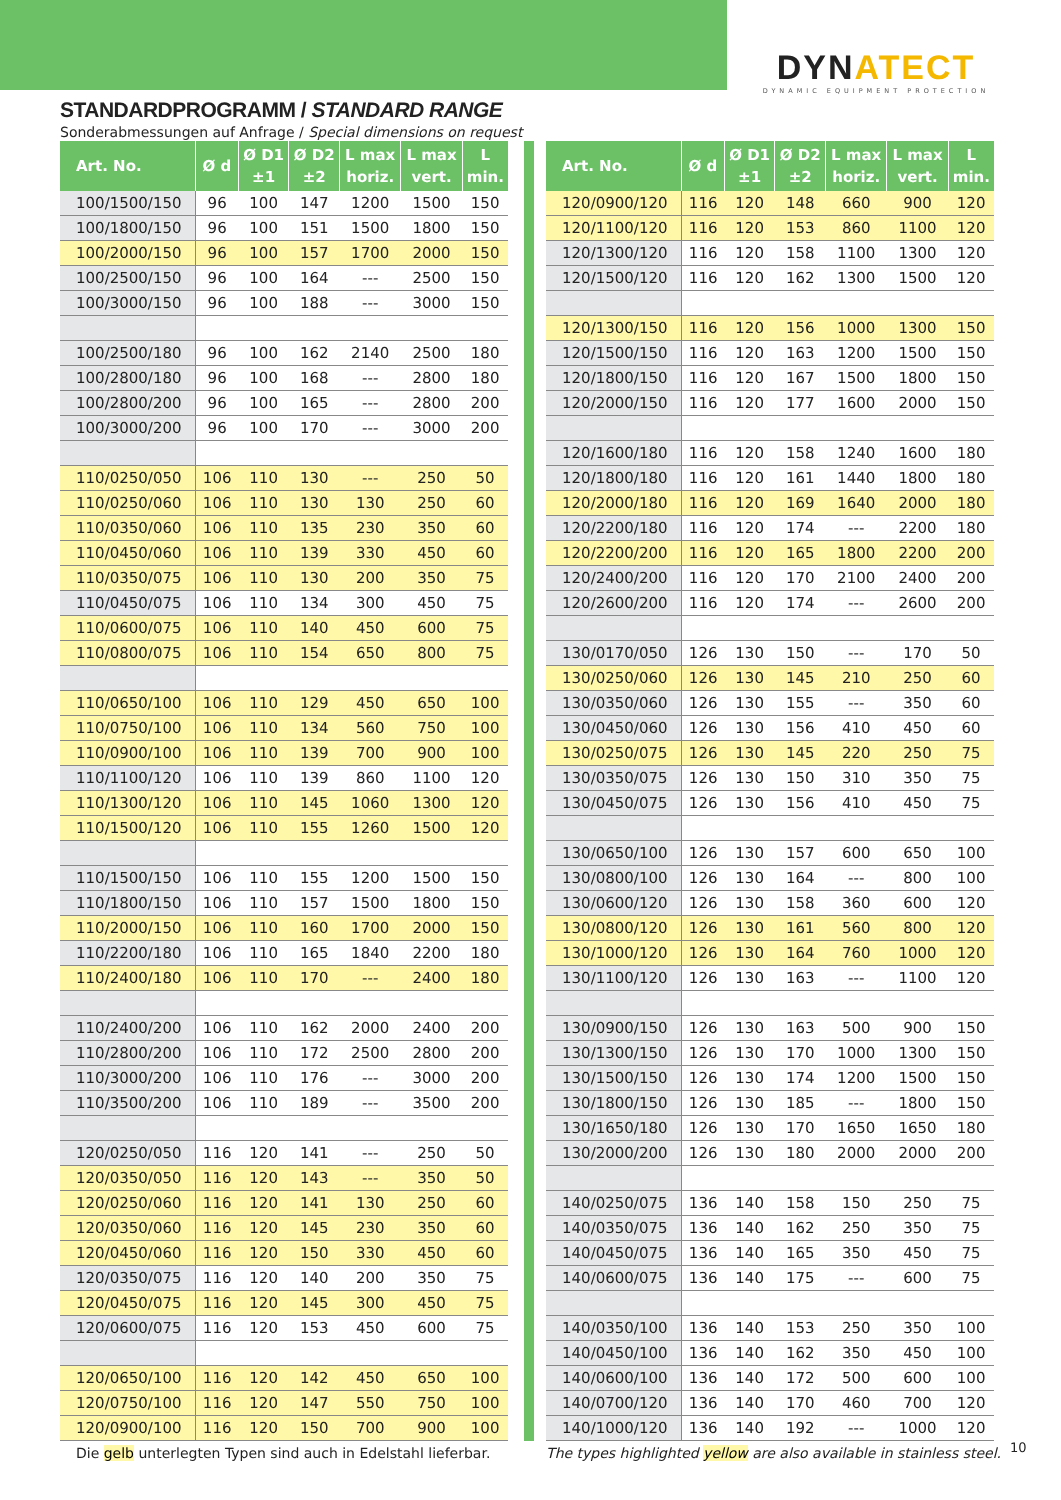DYNATECT
DYNAMIC EQUIPMENT PROTECTION
STANDARDPROGRAMM / STANDARD RANGE
Sonderabmessungen auf Anfrage / Special dimensions on request
| Art. No. | Ø d | Ø D1 ±1 | Ø D2 ±2 | L max horiz. | L max vert. | L min. |
| --- | --- | --- | --- | --- | --- | --- |
| 100/1500/150 | 96 | 100 | 147 | 1200 | 1500 | 150 |
| 100/1800/150 | 96 | 100 | 151 | 1500 | 1800 | 150 |
| 100/2000/150 | 96 | 100 | 157 | 1700 | 2000 | 150 |
| 100/2500/150 | 96 | 100 | 164 | --- | 2500 | 150 |
| 100/3000/150 | 96 | 100 | 188 | --- | 3000 | 150 |
| 100/2500/180 | 96 | 100 | 162 | 2140 | 2500 | 180 |
| 100/2800/180 | 96 | 100 | 168 | --- | 2800 | 180 |
| 100/2800/200 | 96 | 100 | 165 | --- | 2800 | 200 |
| 100/3000/200 | 96 | 100 | 170 | --- | 3000 | 200 |
| 110/0250/050 | 106 | 110 | 130 | --- | 250 | 50 |
| 110/0250/060 | 106 | 110 | 130 | 130 | 250 | 60 |
| 110/0350/060 | 106 | 110 | 135 | 230 | 350 | 60 |
| 110/0450/060 | 106 | 110 | 139 | 330 | 450 | 60 |
| 110/0350/075 | 106 | 110 | 130 | 200 | 350 | 75 |
| 110/0450/075 | 106 | 110 | 134 | 300 | 450 | 75 |
| 110/0600/075 | 106 | 110 | 140 | 450 | 600 | 75 |
| 110/0800/075 | 106 | 110 | 154 | 650 | 800 | 75 |
| 110/0650/100 | 106 | 110 | 129 | 450 | 650 | 100 |
| 110/0750/100 | 106 | 110 | 134 | 560 | 750 | 100 |
| 110/0900/100 | 106 | 110 | 139 | 700 | 900 | 100 |
| 110/1100/120 | 106 | 110 | 139 | 860 | 1100 | 120 |
| 110/1300/120 | 106 | 110 | 145 | 1060 | 1300 | 120 |
| 110/1500/120 | 106 | 110 | 155 | 1260 | 1500 | 120 |
| 110/1500/150 | 106 | 110 | 155 | 1200 | 1500 | 150 |
| 110/1800/150 | 106 | 110 | 157 | 1500 | 1800 | 150 |
| 110/2000/150 | 106 | 110 | 160 | 1700 | 2000 | 150 |
| 110/2200/180 | 106 | 110 | 165 | 1840 | 2200 | 180 |
| 110/2400/180 | 106 | 110 | 170 | --- | 2400 | 180 |
| 110/2400/200 | 106 | 110 | 162 | 2000 | 2400 | 200 |
| 110/2800/200 | 106 | 110 | 172 | 2500 | 2800 | 200 |
| 110/3000/200 | 106 | 110 | 176 | --- | 3000 | 200 |
| 110/3500/200 | 106 | 110 | 189 | --- | 3500 | 200 |
| 120/0250/050 | 116 | 120 | 141 | --- | 250 | 50 |
| 120/0350/050 | 116 | 120 | 143 | --- | 350 | 50 |
| 120/0250/060 | 116 | 120 | 141 | 130 | 250 | 60 |
| 120/0350/060 | 116 | 120 | 145 | 230 | 350 | 60 |
| 120/0450/060 | 116 | 120 | 150 | 330 | 450 | 60 |
| 120/0350/075 | 116 | 120 | 140 | 200 | 350 | 75 |
| 120/0450/075 | 116 | 120 | 145 | 300 | 450 | 75 |
| 120/0600/075 | 116 | 120 | 153 | 450 | 600 | 75 |
| 120/0650/100 | 116 | 120 | 142 | 450 | 650 | 100 |
| 120/0750/100 | 116 | 120 | 147 | 550 | 750 | 100 |
| 120/0900/100 | 116 | 120 | 150 | 700 | 900 | 100 |
| Art. No. | Ø d | Ø D1 ±1 | Ø D2 ±2 | L max horiz. | L max vert. | L min. |
| --- | --- | --- | --- | --- | --- | --- |
| 120/0900/120 | 116 | 120 | 148 | 660 | 900 | 120 |
| 120/1100/120 | 116 | 120 | 153 | 860 | 1100 | 120 |
| 120/1300/120 | 116 | 120 | 158 | 1100 | 1300 | 120 |
| 120/1500/120 | 116 | 120 | 162 | 1300 | 1500 | 120 |
| 120/1300/150 | 116 | 120 | 156 | 1000 | 1300 | 150 |
| 120/1500/150 | 116 | 120 | 163 | 1200 | 1500 | 150 |
| 120/1800/150 | 116 | 120 | 167 | 1500 | 1800 | 150 |
| 120/2000/150 | 116 | 120 | 177 | 1600 | 2000 | 150 |
| 120/1600/180 | 116 | 120 | 158 | 1240 | 1600 | 180 |
| 120/1800/180 | 116 | 120 | 161 | 1440 | 1800 | 180 |
| 120/2000/180 | 116 | 120 | 169 | 1640 | 2000 | 180 |
| 120/2200/180 | 116 | 120 | 174 | --- | 2200 | 180 |
| 120/2200/200 | 116 | 120 | 165 | 1800 | 2200 | 200 |
| 120/2400/200 | 116 | 120 | 170 | 2100 | 2400 | 200 |
| 120/2600/200 | 116 | 120 | 174 | --- | 2600 | 200 |
| 130/0170/050 | 126 | 130 | 150 | --- | 170 | 50 |
| 130/0250/060 | 126 | 130 | 145 | 210 | 250 | 60 |
| 130/0350/060 | 126 | 130 | 155 | --- | 350 | 60 |
| 130/0450/060 | 126 | 130 | 156 | 410 | 450 | 60 |
| 130/0250/075 | 126 | 130 | 145 | 220 | 250 | 75 |
| 130/0350/075 | 126 | 130 | 150 | 310 | 350 | 75 |
| 130/0450/075 | 126 | 130 | 156 | 410 | 450 | 75 |
| 130/0650/100 | 126 | 130 | 157 | 600 | 650 | 100 |
| 130/0800/100 | 126 | 130 | 164 | --- | 800 | 100 |
| 130/0600/120 | 126 | 130 | 158 | 360 | 600 | 120 |
| 130/0800/120 | 126 | 130 | 161 | 560 | 800 | 120 |
| 130/1000/120 | 126 | 130 | 164 | 760 | 1000 | 120 |
| 130/1100/120 | 126 | 130 | 163 | --- | 1100 | 120 |
| 130/0900/150 | 126 | 130 | 163 | 500 | 900 | 150 |
| 130/1300/150 | 126 | 130 | 170 | 1000 | 1300 | 150 |
| 130/1500/150 | 126 | 130 | 174 | 1200 | 1500 | 150 |
| 130/1800/150 | 126 | 130 | 185 | --- | 1800 | 150 |
| 130/1650/180 | 126 | 130 | 170 | 1650 | 1650 | 180 |
| 130/2000/200 | 126 | 130 | 180 | 2000 | 2000 | 200 |
| 140/0250/075 | 136 | 140 | 158 | 150 | 250 | 75 |
| 140/0350/075 | 136 | 140 | 162 | 250 | 350 | 75 |
| 140/0450/075 | 136 | 140 | 165 | 350 | 450 | 75 |
| 140/0600/075 | 136 | 140 | 175 | --- | 600 | 75 |
| 140/0350/100 | 136 | 140 | 153 | 250 | 350 | 100 |
| 140/0450/100 | 136 | 140 | 162 | 350 | 450 | 100 |
| 140/0600/100 | 136 | 140 | 172 | 500 | 600 | 100 |
| 140/0700/120 | 136 | 140 | 170 | 460 | 700 | 120 |
| 140/1000/120 | 136 | 140 | 192 | --- | 1000 | 120 |
Die gelb unterlegten Typen sind auch in Edelstahl lieferbar. The types highlighted yellow are also available in stainless steel.
10